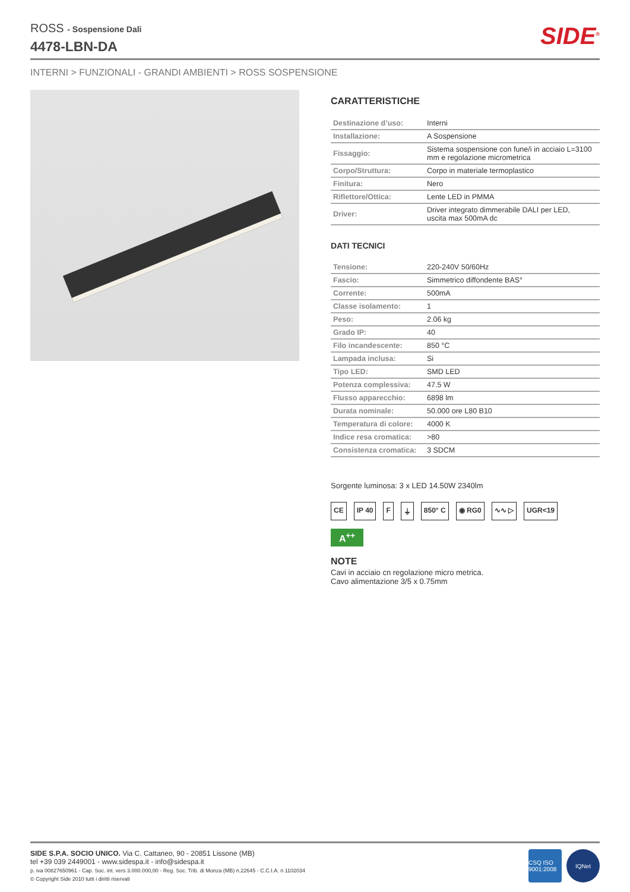ROSS - Sospensione Dali
4478-LBN-DA
SIDE<sup>®</sup>
INTERNI > FUNZIONALI - GRANDI AMBIENTI > ROSS SOSPENSIONE
CARATTERISTICHE
| Destinazione d’uso: | Interni |
| Installazione: | A Sospensione |
| Fissaggio: | Sistema sospensione con fune/i in acciaio L=3100 mm e regolazione micrometrica |
| Corpo/Struttura: | Corpo in materiale termoplastico |
| Finitura: | Nero |
| Riflettore/Ottica: | Lente LED in PMMA |
| Driver: | Driver integrato dimmerabile DALI per LED, uscita max 500mA dc |
DATI TECNICI
| Tensione: | 220-240V 50/60Hz |
| Fascio: | Simmetrico diffondente BAS° |
| Corrente: | 500mA |
| Classe isolamento: | 1 |
| Peso: | 2.06 kg |
| Grado IP: | 40 |
| Filo incandescente: | 850 °C |
| Lampada inclusa: | Si |
| Tipo LED: | SMD LED |
| Potenza complessiva: | 47.5 W |
| Flusso apparecchio: | 6898 lm |
| Durata nominale: | 50.000 ore L80 B10 |
| Temperatura di colore: | 4000 K |
| Indice resa cromatica: | >80 |
| Consistenza cromatica: | 3 SDCM |
Sorgente luminosa: 3 x LED 14.50W 2340lm
CE IP 40 F ⏚ 850° C ◉ RG0 ∿∿ ▷ UGR<19
A<sup>++</sup>
NOTE
Cavi in acciaio cn regolazione micro metrica.
Cavo alimentazione 3/5 x 0.75mm
SIDE S.P.A. SOCIO UNICO. Via C. Cattaneo, 90 - 20851 Lissone (MB)
tel +39 039 2449001 - www.sidespa.it - info@sidespa.it
p. iva 00827650961 - Cap. Soc. int. vers 3.000.000,00 - Reg. Soc. Trib. di Monza (MB) n.22645 - C.C.I.A. n 1102034
© Copyright Side 2010 tutti i diritti riservati
CSQ ISO 9001:2008 IQNet